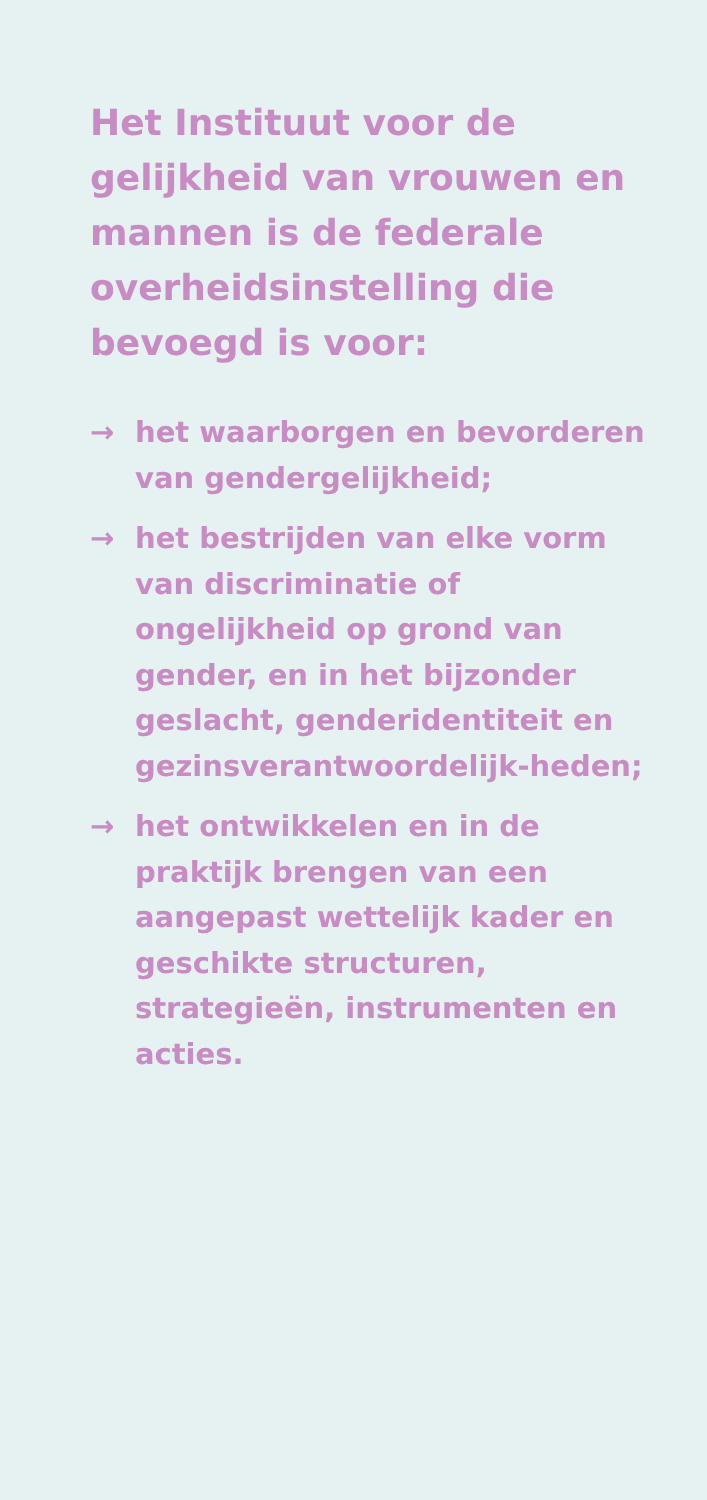Het Instituut voor de gelijkheid van vrouwen en mannen is de federale overheidsinstelling die bevoegd is voor:
→ het waarborgen en bevorderen van gendergelijkheid;
→ het bestrijden van elke vorm van discriminatie of ongelijkheid op grond van gender, en in het bijzonder geslacht, genderidentiteit en gezinsverantwoordelijk-heden;
→ het ontwikkelen en in de praktijk brengen van een aangepast wettelijk kader en geschikte structuren, strategieën, instrumenten en acties.